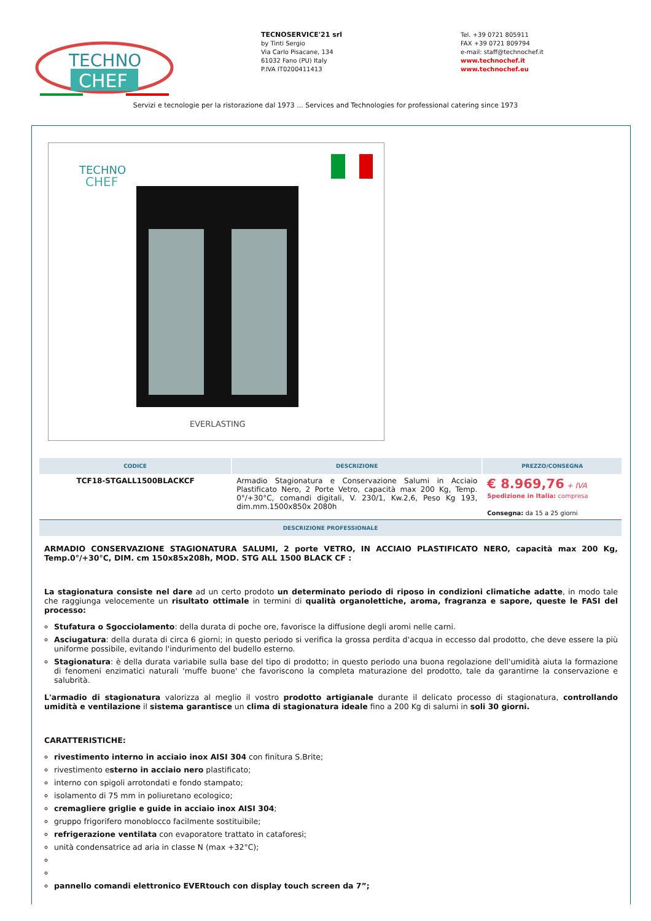TECHNO
CHEF
TECNOSERVICE'21 srl
by Tinti Sergio
Via Carlo Pisacane, 134
61032 Fano (PU) Italy
P.IVA IT0200411413
Tel. +39 0721 805911
FAX +39 0721 809794
e-mail: staff@technochef.it
www.technochef.it
www.technochef.eu
Servizi e tecnologie per la ristorazione dal 1973 ... Services and Technologies for professional catering since 1973
TECHNO
CHEF
EVERLASTING
| CODICE | DESCRIZIONE | PREZZO/CONSEGNA |
| --- | --- | --- |
| TCF18-STGALL1500BLACKCF | Armadio Stagionatura e Conservazione Salumi in Acciaio Plastificato Nero, 2 Porte Vetro, capacità max 200 Kg, Temp. 0°/+30°C, comandi digitali, V. 230/1, Kw.2,6, Peso Kg 193, dim.mm.1500x850x 2080h | € 8.969,76 + IVA Spedizione in Italia: compresa Consegna: da 15 a 25 giorni |
| DESCRIZIONE PROFESSIONALE | | |
ARMADIO CONSERVAZIONE STAGIONATURA SALUMI, 2 porte VETRO, IN ACCIAIO PLASTIFICATO NERO, capacità max 200 Kg, Temp.0°/+30°C, DIM. cm 150x85x208h, MOD. STG ALL 1500 BLACK CF :
La stagionatura consiste nel dare ad un certo prodoto un determinato periodo di riposo in condizioni climatiche adatte, in modo tale che raggiunga velocemente un risultato ottimale in termini di qualità organolettiche, aroma, fragranza e sapore, queste le FASI del processo:
Stufatura o Sgocciolamento: della durata di poche ore, favorisce la diffusione degli aromi nelle carni.
Asciugatura: della durata di circa 6 giorni; in questo periodo si verifica la grossa perdita d'acqua in eccesso dal prodotto, che deve essere la più uniforme possibile, evitando l'indurimento del budello esterno.
Stagionatura: è della durata variabile sulla base del tipo di prodotto; in questo periodo una buona regolazione dell'umidità aiuta la formazione di fenomeni enzimatici naturali 'muffe buone' che favoriscono la completa maturazione del prodotto, tale da garantirne la conservazione e salubrità.
L'armadio di stagionatura valorizza al meglio il vostro prodotto artigianale durante il delicato processo di stagionatura, controllando umidità e ventilazione il sistema garantisce un clima di stagionatura ideale fino a 200 Kg di salumi in soli 30 giorni.
CARATTERISTICHE:
rivestimento interno in acciaio inox AISI 304 con finitura S.Brite;
rivestimento esterno in acciaio nero plastificato;
interno con spigoli arrotondati e fondo stampato;
isolamento di 75 mm in poliuretano ecologico;
cremagliere griglie e guide in acciaio inox AISI 304;
gruppo frigorifero monoblocco facilmente sostituibile;
refrigerazione ventilata con evaporatore trattato in cataforesi;
unità condensatrice ad aria in classe N (max +32°C);
pannello comandi elettronico EVERtouch con display touch screen da 7”;